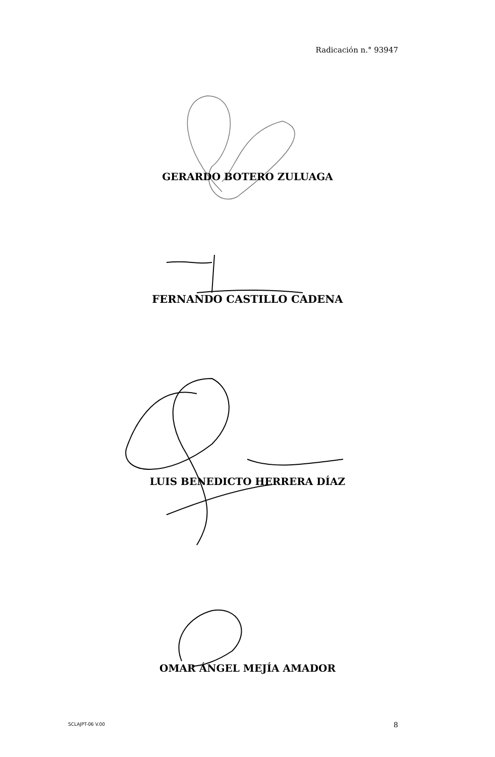Radicación n.° 93947
GERARDO BOTERO ZULUAGA
FERNANDO CASTILLO CADENA
LUIS BENEDICTO HERRERA DÍAZ
OMAR ÁNGEL MEJÍA AMADOR
SCLAJPT-06 V.00 8